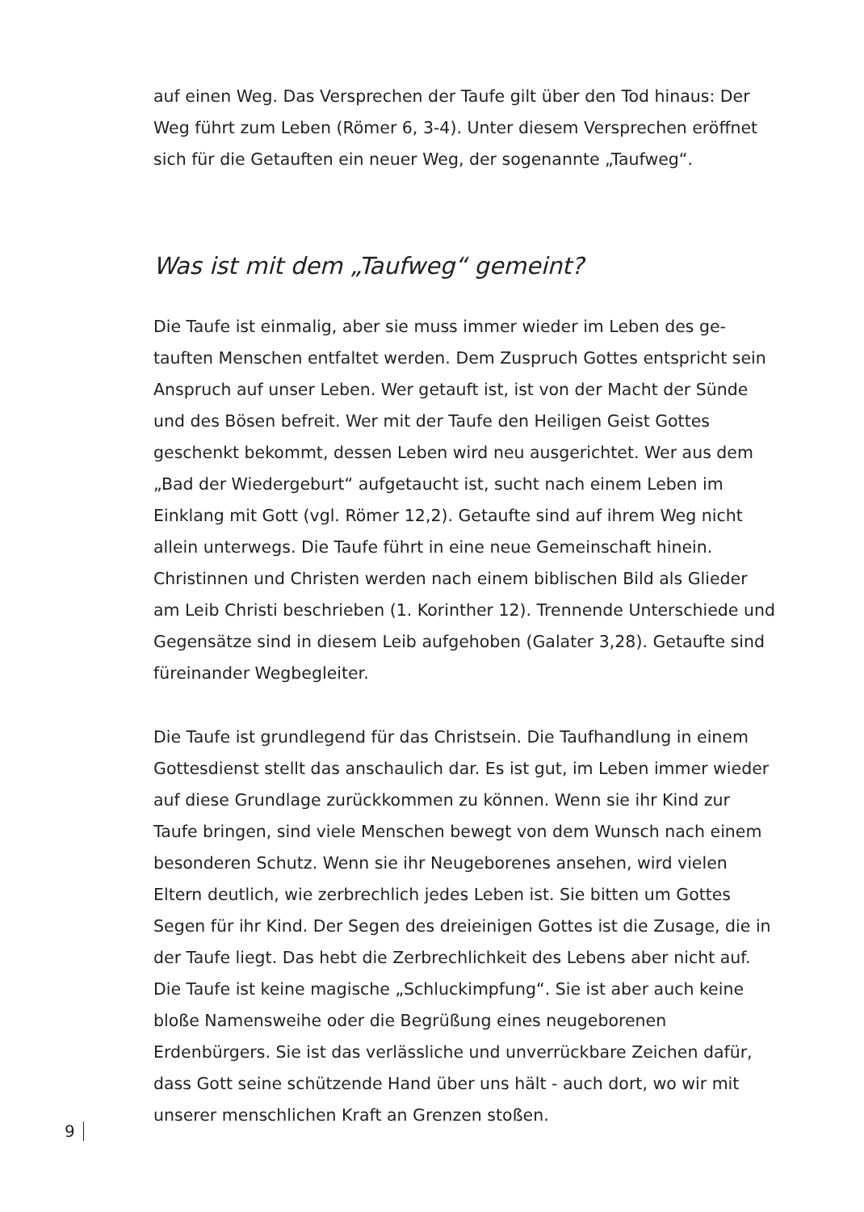auf einen Weg. Das Versprechen der Taufe gilt über den Tod hinaus: Der Weg führt zum Leben (Römer 6, 3-4). Unter diesem Versprechen eröff­net sich für die Getauften ein neuer Weg, der sogenannte „Taufweg“.
Was ist mit dem „Taufweg“ gemeint?
Die Taufe ist einmalig, aber sie muss immer wieder im Leben des ge­tauften Menschen entfaltet werden. Dem Zuspruch Gottes entspricht sein Anspruch auf unser Leben. Wer getauft ist, ist von der Macht der Sünde und des Bösen befreit. Wer mit der Taufe den Heiligen Geist Gottes geschenkt bekommt, dessen Leben wird neu ausgerichtet. Wer aus dem „Bad der Wiedergeburt“ aufgetaucht ist, sucht nach einem Leben im Einklang mit Gott (vgl. Römer 12,2). Getaufte sind auf ihrem Weg nicht allein unterwegs. Die Taufe führt in eine neue Gemeinschaft hinein. Christinnen und Christen werden nach einem biblischen Bild als Glieder am Leib Christi beschrieben (1. Korinther 12). Trennende Unter­schiede und Gegensätze sind in diesem Leib aufgehoben (Galater 3,28). Getaufte sind füreinander Wegbegleiter.
Die Taufe ist grundlegend für das Christsein. Die Taufhandlung in ei­nem Gottesdienst stellt das anschaulich dar. Es ist gut, im Leben immer wieder auf diese Grundlage zurückkommen zu können. Wenn sie ihr Kind zur Taufe bringen, sind viele Menschen bewegt von dem Wunsch nach einem besonderen Schutz. Wenn sie ihr Neugeborenes ansehen, wird vielen Eltern deutlich, wie zerbrechlich jedes Leben ist. Sie bitten um Gottes Segen für ihr Kind. Der Segen des dreieinigen Gottes ist die Zusage, die in der Taufe liegt. Das hebt die Zerbrechlichkeit des Lebens aber nicht auf. Die Taufe ist keine magische „Schluckimpfung“. Sie ist aber auch keine bloße Namensweihe oder die Begrüßung eines neuge­borenen Erdenbürgers. Sie ist das verlässliche und unverrückbare Zei­chen dafür, dass Gott seine schützende Hand über uns hält - auch dort, wo wir mit unserer menschlichen Kraft an Grenzen stoßen.
9